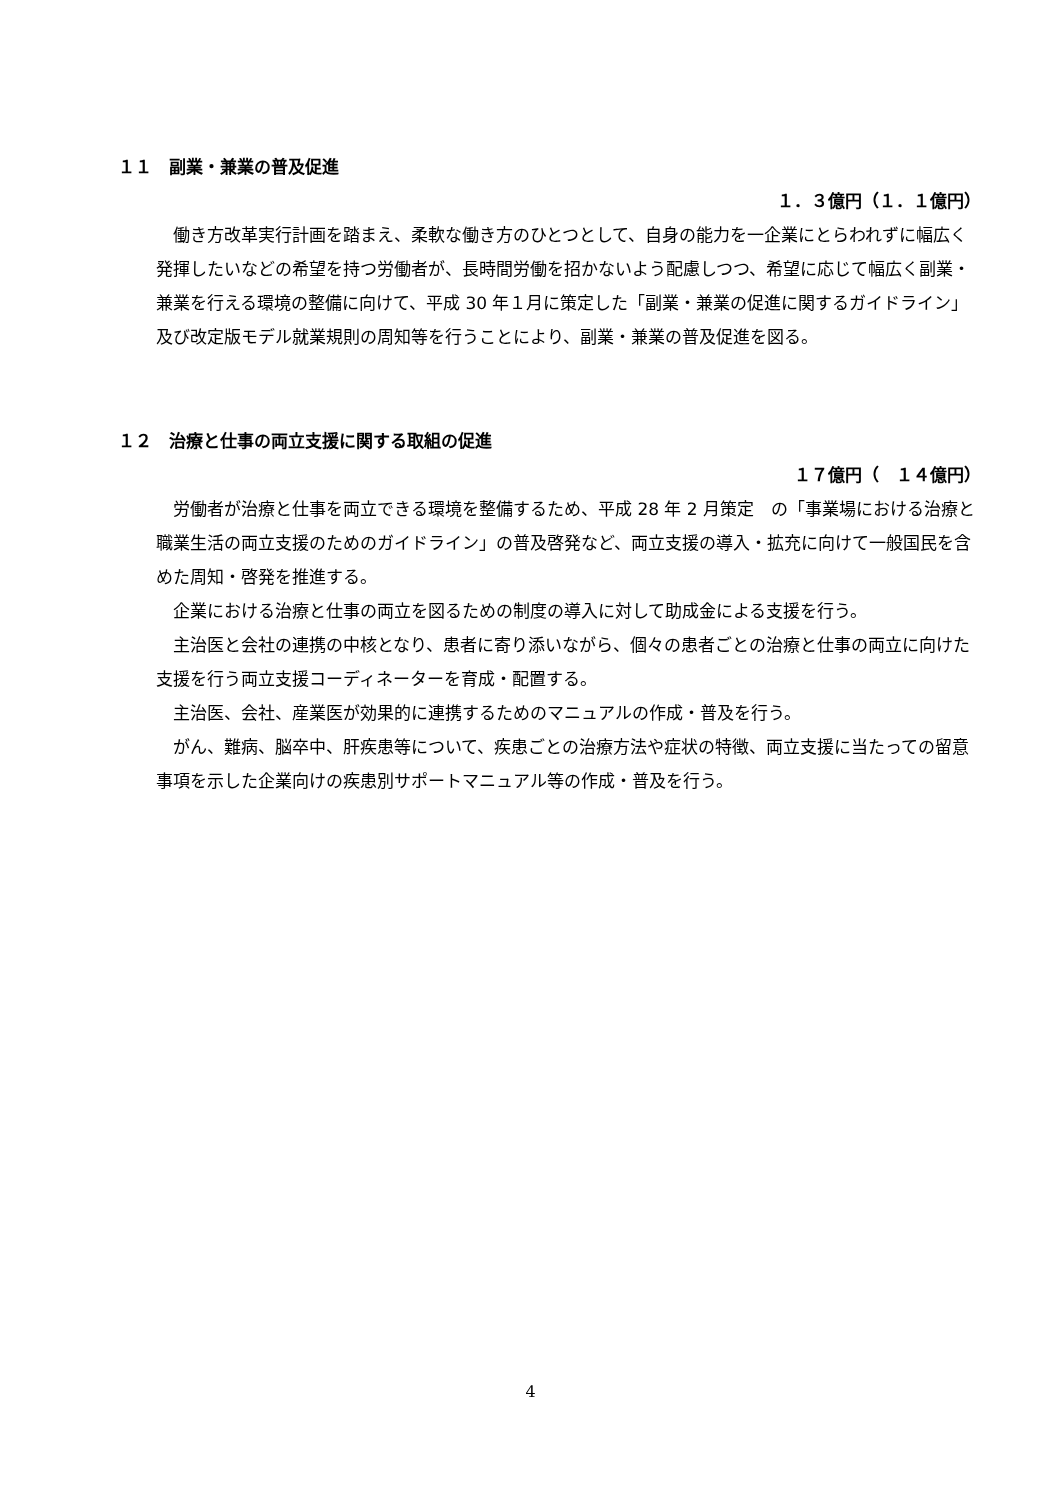１１　副業・兼業の普及促進
１．３億円（１．１億円）
働き方改革実行計画を踏まえ、柔軟な働き方のひとつとして、自身の能力を一企業にとらわれずに幅広く発揮したいなどの希望を持つ労働者が、長時間労働を招かないよう配慮しつつ、希望に応じて幅広く副業・兼業を行える環境の整備に向けて、平成 30 年１月に策定した「副業・兼業の促進に関するガイドライン」及び改定版モデル就業規則の周知等を行うことにより、副業・兼業の普及促進を図る。
１２　治療と仕事の両立支援に関する取組の促進
１７億円（　１４億円）
労働者が治療と仕事を両立できる環境を整備するため、平成 28 年 2 月策定　の「事業場における治療と職業生活の両立支援のためのガイドライン」の普及啓発など、両立支援の導入・拡充に向けて一般国民を含めた周知・啓発を推進する。
企業における治療と仕事の両立を図るための制度の導入に対して助成金による支援を行う。
主治医と会社の連携の中核となり、患者に寄り添いながら、個々の患者ごとの治療と仕事の両立に向けた支援を行う両立支援コーディネーターを育成・配置する。
主治医、会社、産業医が効果的に連携するためのマニュアルの作成・普及を行う。
がん、難病、脳卒中、肝疾患等について、疾患ごとの治療方法や症状の特徴、両立支援に当たっての留意事項を示した企業向けの疾患別サポートマニュアル等の作成・普及を行う。
4